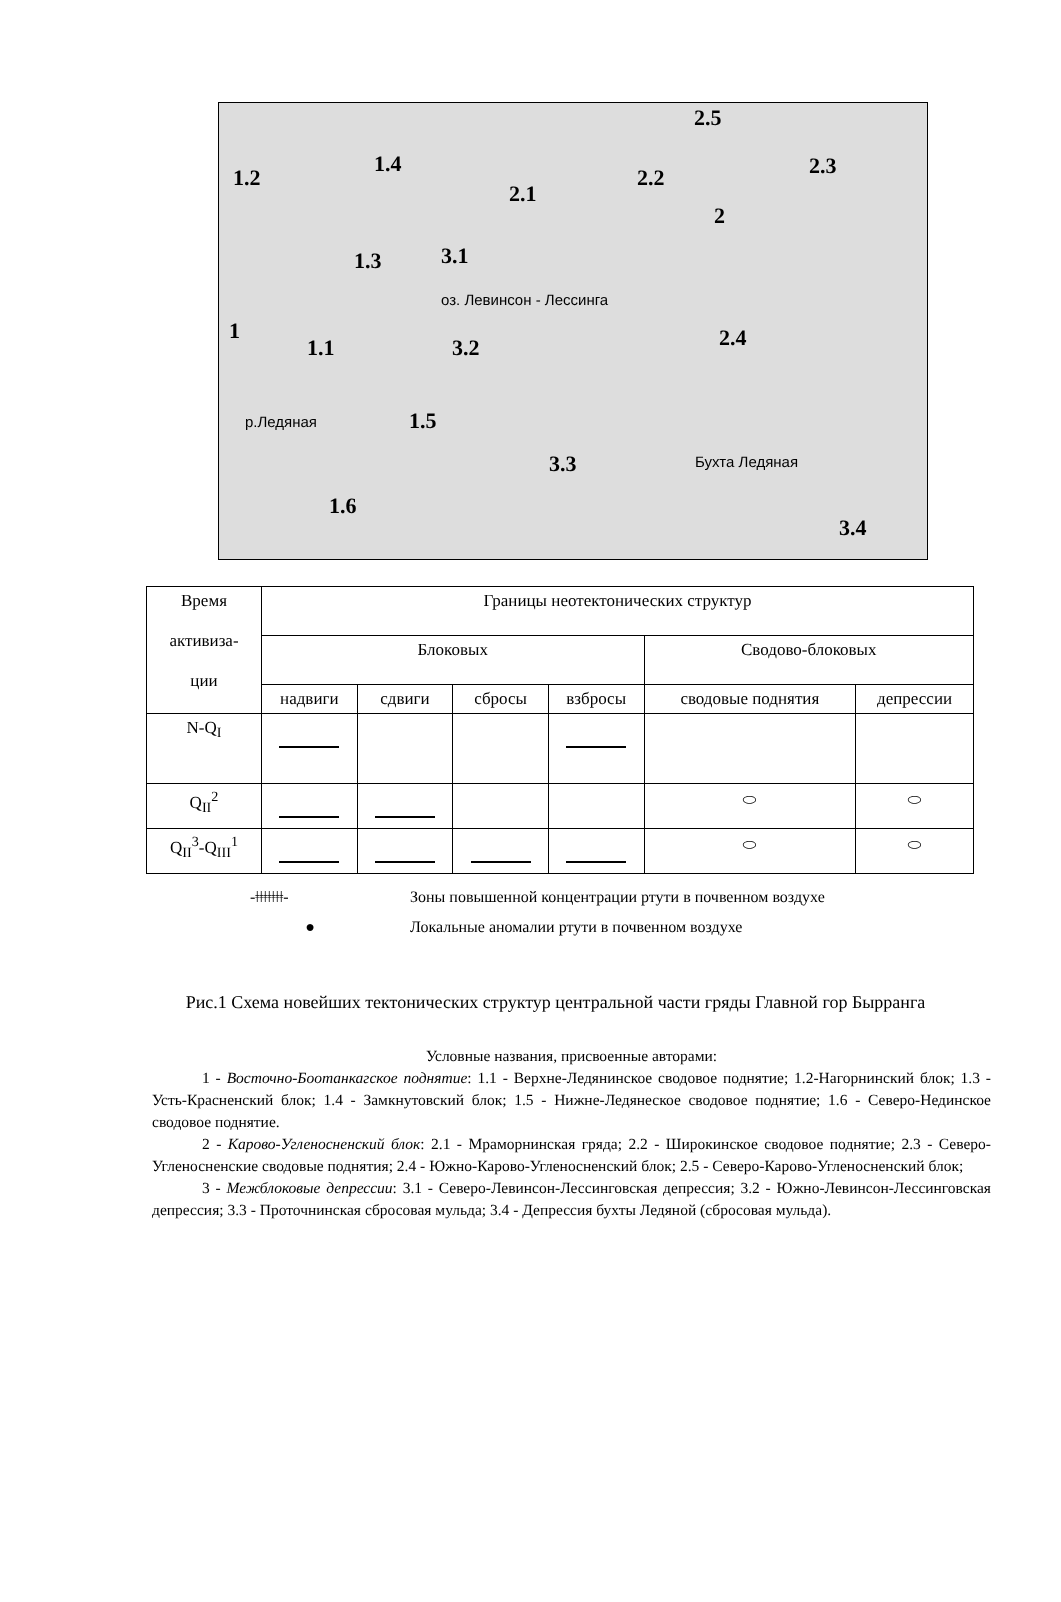1.2
1.4
2.1
2.2
2.5
2.3
2
1.3 3.1
оз. Левинсон - Лессинга
1
1.1 3.2 2.4
1.5 р.Ледяная
3.3 Бухта Ледяная
1.6
3.4
| Время активиза- ции | Границы неотектонических структур | | | | | |
| | Блоковых | | | | Сводово-блоковых | |
| | надвиги | сдвиги | сбросы | взбросы | сводовые поднятия | депрессии |
| N-Q<sub>I</sub> | | | | | | |
| Q<sub>II</sub><sup>2</sup> | | | | | ⬭ | ⬭ |
| Q<sub>II</sub><sup>3</sup>-Q<sub>III</sub><sup>1</sup> | | | | | ⬭ | ⬭ |
-ǂǂǂǂǂǂǂ- Зоны повышенной концентрации ртути в почвенном воздухе
● Локальные аномалии ртути в почвенном воздухе
Рис.1 Схема новейших тектонических структур центральной части гряды Главной гор Бырранга
Условные названия, присвоенные авторами:
1 - Восточно-Боотанкагское поднятие: 1.1 - Верхне-Ледянинское сводовое поднятие; 1.2-Нагорнинский блок; 1.3 - Усть-Красненский блок; 1.4 - Замкнутовский блок; 1.5 - Нижне-Ледянеское сводовое поднятие; 1.6 - Северо-Нединское сводовое поднятие.
2 - Карово-Угленосненский блок: 2.1 - Мраморнинская гряда; 2.2 - Широкинское сводовое поднятие; 2.3 - Северо-Угленосненские сводовые поднятия; 2.4 - Южно-Карово-Угленосненский блок; 2.5 - Северо-Карово-Угленосненский блок;
3 - Межблоковые депрессии: 3.1 - Северо-Левинсон-Лессинговская депрессия; 3.2 - Южно-Левинсон-Лессинговская депрессия; 3.3 - Проточнинская сбросовая мульда; 3.4 - Депрессия бухты Ледяной (сбросовая мульда).